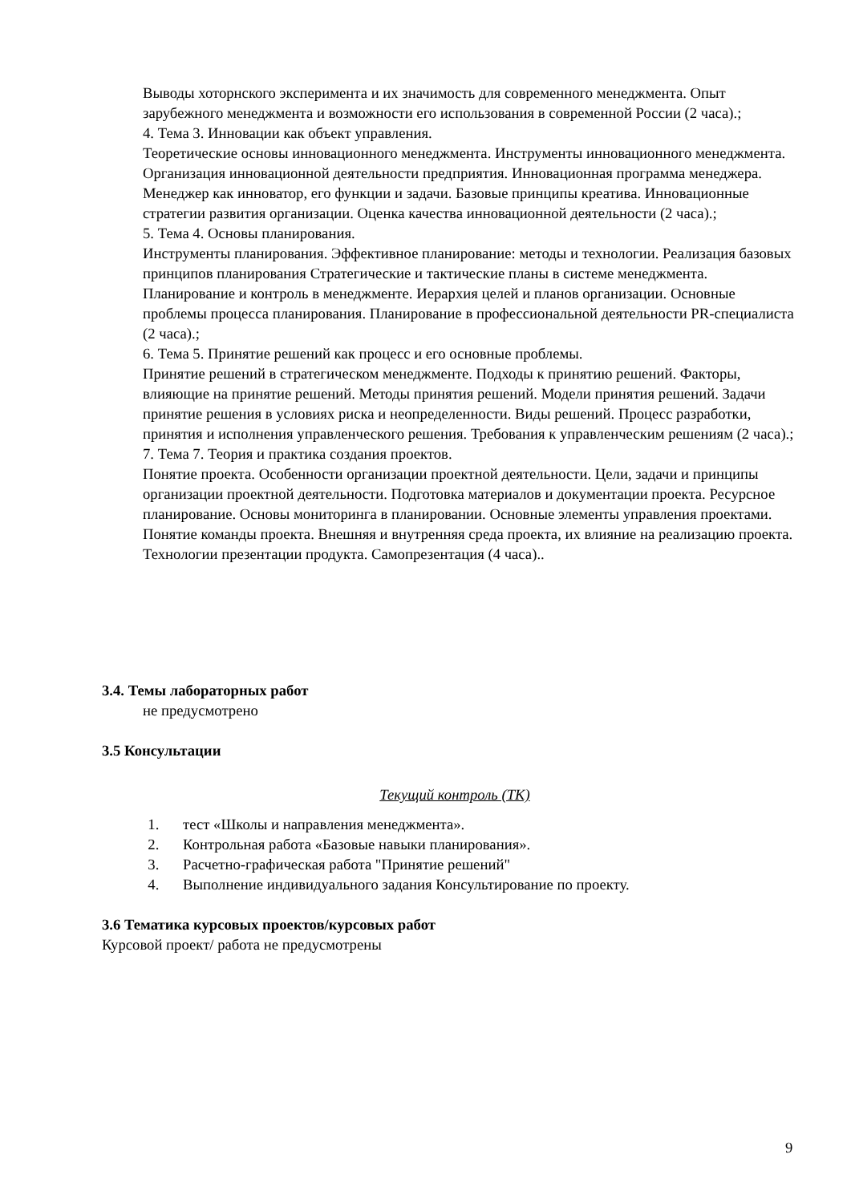Выводы хоторнского эксперимента и их значимость для современного менеджмента. Опыт зарубежного менеджмента и возможности его использования в современной России (2 часа).;
4. Тема 3. Инновации как объект управления.
Теоретические основы инновационного менеджмента. Инструменты инновационного менеджмента. Организация инновационной деятельности предприятия. Инновационная программа менеджера. Менеджер как инноватор, его функции и задачи. Базовые принципы креатива. Инновационные стратегии развития организации. Оценка качества инновационной деятельности (2 часа).;
5. Тема 4. Основы планирования.
Инструменты планирования. Эффективное планирование: методы и технологии. Реализация базовых принципов планирования Стратегические и тактические планы в системе менеджмента. Планирование и контроль в менеджменте. Иерархия целей и планов организации. Основные проблемы процесса планирования. Планирование в профессиональной деятельности PR-специалиста (2 часа).;
6. Тема 5. Принятие решений как процесс и его основные проблемы.
Принятие решений в стратегическом менеджменте. Подходы к принятию решений. Факторы, влияющие на принятие решений. Методы принятия решений. Модели принятия решений. Задачи принятие решения в условиях риска и неопределенности. Виды решений. Процесс разработки, принятия и исполнения управленческого решения. Требования к управленческим решениям (2 часа).;
7. Тема 7. Теория и практика создания проектов.
Понятие проекта. Особенности организации проектной деятельности. Цели, задачи и принципы организации проектной деятельности. Подготовка материалов и документации проекта. Ресурсное планирование. Основы мониторинга в планировании. Основные элементы управления проектами. Понятие команды проекта. Внешняя и внутренняя среда проекта, их влияние на реализацию проекта. Технологии презентации продукта. Самопрезентация (4 часа)..
3.4. Темы лабораторных работ
не предусмотрено
3.5 Консультации
Текущий контроль (ТК)
1. тест «Школы и направления менеджмента».
2. Контрольная работа «Базовые навыки планирования».
3. Расчетно-графическая работа "Принятие решений"
4. Выполнение индивидуального задания Консультирование по проекту.
3.6 Тематика курсовых проектов/курсовых работ
Курсовой проект/ работа не предусмотрены
9